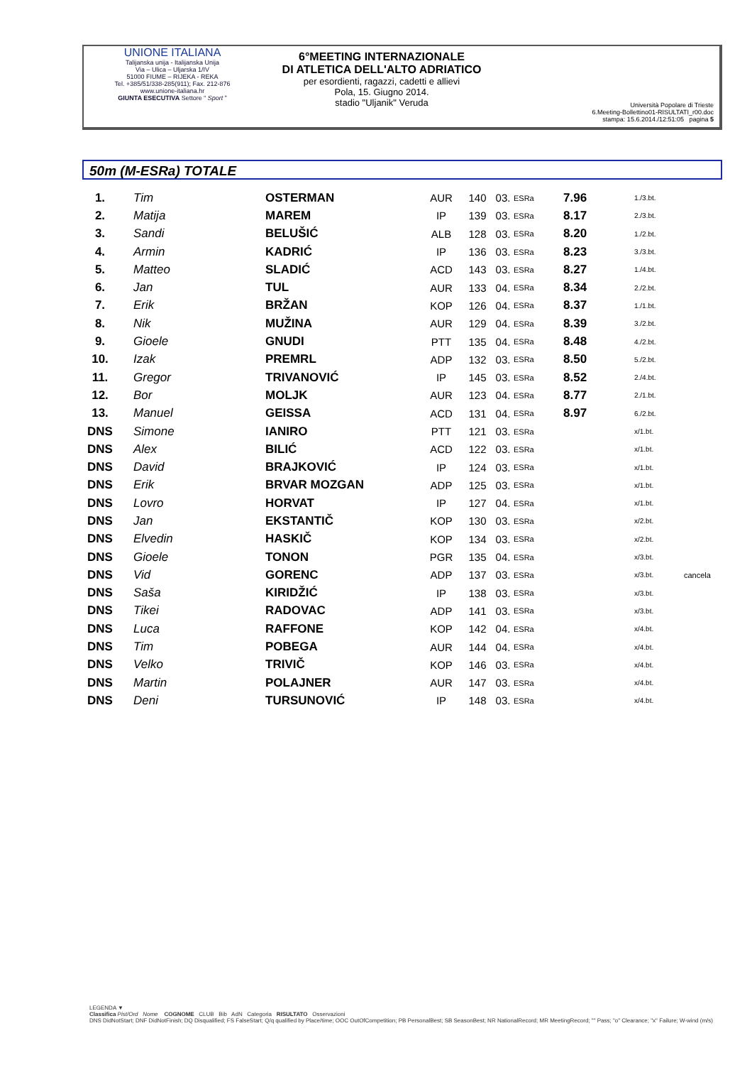UNIONE ITALIANA
Talijanska unija - Italijanska Unija
Via – Ulica – Uljarska 1/IV
51000 FIUME – RIJEKA - REKA
Tel. +385/51/338-285(911); Fax. 212-876
www.unione-italiana.hr
GIUNTA ESECUTIVA Settore “ Sport ”
6°MEETING INTERNAZIONALE
DI ATLETICA DELL'ALTO ADRIATICO
per esordienti, ragazzi, cadetti e allievi
Pola, 15. Giugno 2014.
stadio "Uljanik" Veruda
Università Popolare di Trieste
6.Meeting-Bollettino01-RISULTATI_r00.doc
stampa: 15.6.2014./12:51:05 pagina 5
50m (M-ESRa) TOTALE
| 1. | Tim | OSTERMAN | AUR | 140 | 03. | ESRa | 7.96 | 1./3.bt. | |
| 2. | Matija | MAREM | IP | 139 | 03. | ESRa | 8.17 | 2./3.bt. | |
| 3. | Sandi | BELUŠIĆ | ALB | 128 | 03. | ESRa | 8.20 | 1./2.bt. | |
| 4. | Armin | KADRIĆ | IP | 136 | 03. | ESRa | 8.23 | 3./3.bt. | |
| 5. | Matteo | SLADIĆ | ACD | 143 | 03. | ESRa | 8.27 | 1./4.bt. | |
| 6. | Jan | TUL | AUR | 133 | 04. | ESRa | 8.34 | 2./2.bt. | |
| 7. | Erik | BRŽAN | KOP | 126 | 04. | ESRa | 8.37 | 1./1.bt. | |
| 8. | Nik | MUŽINA | AUR | 129 | 04. | ESRa | 8.39 | 3./2.bt. | |
| 9. | Gioele | GNUDI | PTT | 135 | 04. | ESRa | 8.48 | 4./2.bt. | |
| 10. | Izak | PREMRL | ADP | 132 | 03. | ESRa | 8.50 | 5./2.bt. | |
| 11. | Gregor | TRIVANOVIĆ | IP | 145 | 03. | ESRa | 8.52 | 2./4.bt. | |
| 12. | Bor | MOLJK | AUR | 123 | 04. | ESRa | 8.77 | 2./1.bt. | |
| 13. | Manuel | GEISSA | ACD | 131 | 04. | ESRa | 8.97 | 6./2.bt. | |
| DNS | Simone | IANIRO | PTT | 121 | 03. | ESRa | | x/1.bt. | |
| DNS | Alex | BILIĆ | ACD | 122 | 03. | ESRa | | x/1.bt. | |
| DNS | David | BRAJKOVIĆ | IP | 124 | 03. | ESRa | | x/1.bt. | |
| DNS | Erik | BRVAR MOZGAN | ADP | 125 | 03. | ESRa | | x/1.bt. | |
| DNS | Lovro | HORVAT | IP | 127 | 04. | ESRa | | x/1.bt. | |
| DNS | Jan | EKSTANTIČ | KOP | 130 | 03. | ESRa | | x/2.bt. | |
| DNS | Elvedin | HASKIČ | KOP | 134 | 03. | ESRa | | x/2.bt. | |
| DNS | Gioele | TONON | PGR | 135 | 04. | ESRa | | x/3.bt. | |
| DNS | Vid | GORENC | ADP | 137 | 03. | ESRa | | x/3.bt. | cancela |
| DNS | Saša | KIRIDŽIĆ | IP | 138 | 03. | ESRa | | x/3.bt. | |
| DNS | Tikei | RADOVAC | ADP | 141 | 03. | ESRa | | x/3.bt. | |
| DNS | Luca | RAFFONE | KOP | 142 | 04. | ESRa | | x/4.bt. | |
| DNS | Tim | POBEGA | AUR | 144 | 04. | ESRa | | x/4.bt. | |
| DNS | Velko | TRIVIČ | KOP | 146 | 03. | ESRa | | x/4.bt. | |
| DNS | Martin | POLAJNER | AUR | 147 | 03. | ESRa | | x/4.bt. | |
| DNS | Deni | TURSUNOVIĆ | IP | 148 | 03. | ESRa | | x/4.bt. | |
LEGENDA ▼
Classifica Pist/Ord Nome COGNOME CLUB Bib AdN Categoria RISULTATO Osservazioni
DNS DidNotStart; DNF DidNotFinish; DQ Disqualified; FS FalseStart; Q/q qualified by Place/time; OOC OutOfCompetition; PB PersonalBest; SB SeasonBest; NR NationalRecord; MR MeetingRecord; "" Pass; "o" Clearance; "x" Failure; W-wind (m/s)